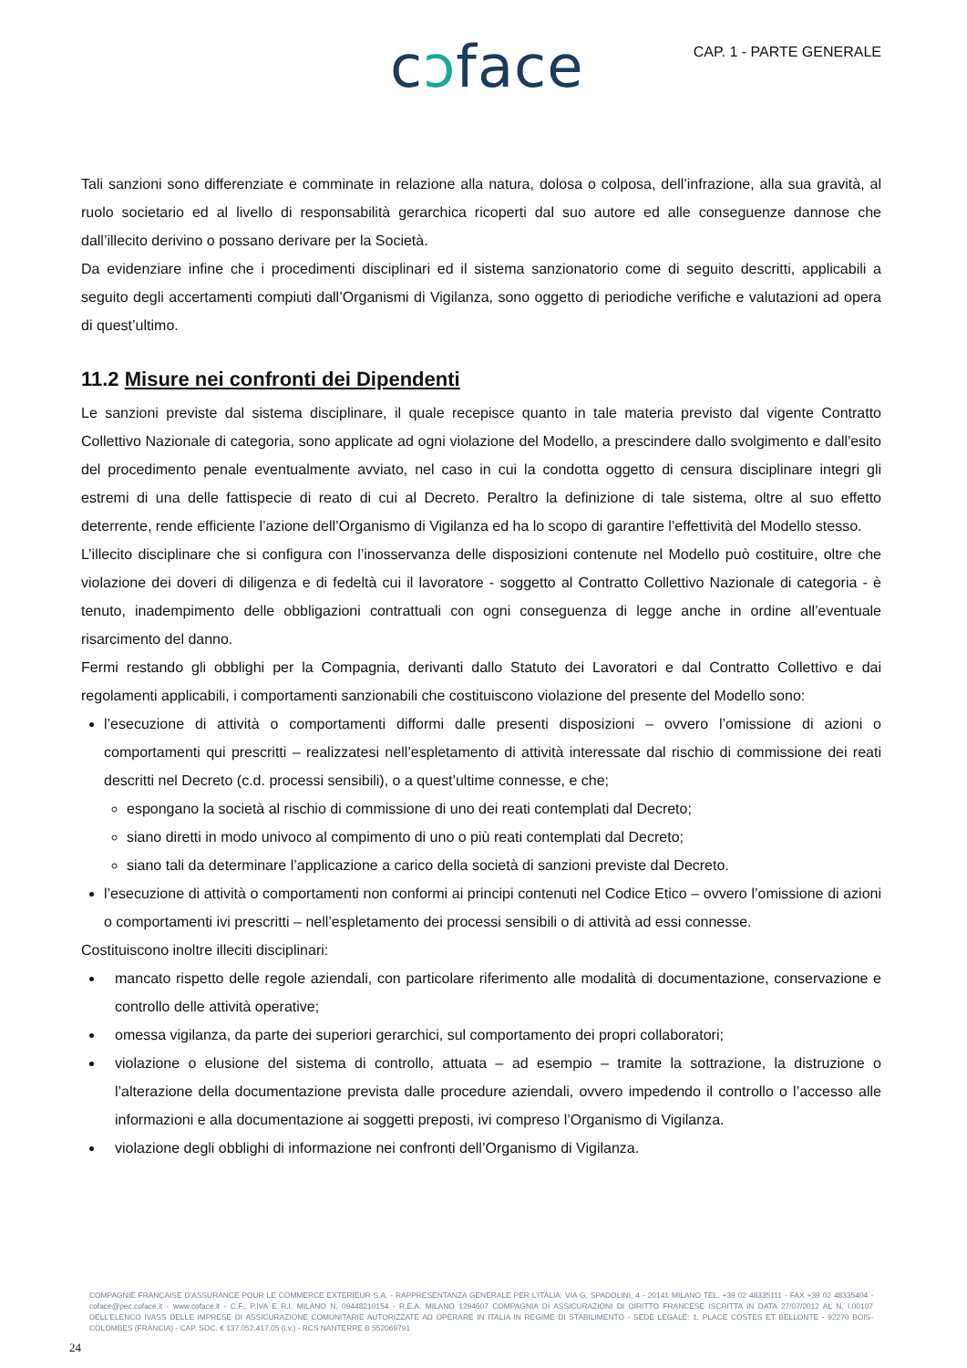cↄface
CAP. 1 - PARTE GENERALE
Tali sanzioni sono differenziate e comminate in relazione alla natura, dolosa o colposa, dell’infrazione, alla sua gravità, al ruolo societario ed al livello di responsabilità gerarchica ricoperti dal suo autore ed alle conseguenze dannose che dall’illecito derivino o possano derivare per la Società.
Da evidenziare infine che i procedimenti disciplinari ed il sistema sanzionatorio come di seguito descritti, applicabili a seguito degli accertamenti compiuti dall’Organismi di Vigilanza, sono oggetto di periodiche verifiche e valutazioni ad opera di quest’ultimo.
11.2 Misure nei confronti dei Dipendenti
Le sanzioni previste dal sistema disciplinare, il quale recepisce quanto in tale materia previsto dal vigente Contratto Collettivo Nazionale di categoria, sono applicate ad ogni violazione del Modello, a prescindere dallo svolgimento e dall'esito del procedimento penale eventualmente avviato, nel caso in cui la condotta oggetto di censura disciplinare integri gli estremi di una delle fattispecie di reato di cui al Decreto. Peraltro la definizione di tale sistema, oltre al suo effetto deterrente, rende efficiente l’azione dell’Organismo di Vigilanza ed ha lo scopo di garantire l’effettività del Modello stesso.
L’illecito disciplinare che si configura con l’inosservanza delle disposizioni contenute nel Modello può costituire, oltre che violazione dei doveri di diligenza e di fedeltà cui il lavoratore - soggetto al Contratto Collettivo Nazionale di categoria - è tenuto, inadempimento delle obbligazioni contrattuali con ogni conseguenza di legge anche in ordine all’eventuale risarcimento del danno.
Fermi restando gli obblighi per la Compagnia, derivanti dallo Statuto dei Lavoratori e dal Contratto Collettivo e dai regolamenti applicabili, i comportamenti sanzionabili che costituiscono violazione del presente del Modello sono:
l’esecuzione di attività o comportamenti difformi dalle presenti disposizioni – ovvero l’omissione di azioni o comportamenti qui prescritti – realizzatesi nell’espletamento di attività interessate dal rischio di commissione dei reati descritti nel Decreto (c.d. processi sensibili), o a quest’ultime connesse, e che;
espongano la società al rischio di commissione di uno dei reati contemplati dal Decreto;
siano diretti in modo univoco al compimento di uno o più reati contemplati dal Decreto;
siano tali da determinare l’applicazione a carico della società di sanzioni previste dal Decreto.
l’esecuzione di attività o comportamenti non conformi ai principi contenuti nel Codice Etico – ovvero l’omissione di azioni o comportamenti ivi prescritti – nell’espletamento dei processi sensibili o di attività ad essi connesse.
Costituiscono inoltre illeciti disciplinari:
mancato rispetto delle regole aziendali, con particolare riferimento alle modalità di documentazione, conservazione e controllo delle attività operative;
omessa vigilanza, da parte dei superiori gerarchici, sul comportamento dei propri collaboratori;
violazione o elusione del sistema di controllo, attuata – ad esempio – tramite la sottrazione, la distruzione o l’alterazione della documentazione prevista dalle procedure aziendali, ovvero impedendo il controllo o l’accesso alle informazioni e alla documentazione ai soggetti preposti, ivi compreso l’Organismo di Vigilanza.
violazione degli obblighi di informazione nei confronti dell’Organismo di Vigilanza.
COMPAGNIE FRANÇAISE D’ASSURANCE POUR LE COMMERCE EXTERIEUR S.A. - RAPPRESENTANZA GENERALE PER L’ITALIA: VIA G. SPADOLINI, 4 - 20141 MILANO TEL. +39 02 48335111 - FAX +39 02 48335404 - coface@pec.coface.it - www.coface.it - C.F., P.IVA E R.I. MILANO N. 09448210154 - R.E.A. MILANO 1294607 COMPAGNIA DI ASSICURAZIONI DI DIRITTO FRANCESE ISCRITTA IN DATA 27/07/2012 AL N. I.00107 DELL’ELENCO IVASS DELLE IMPRESE DI ASSICURAZIONE COMUNITARIE AUTORIZZATE AD OPERARE IN ITALIA IN REGIME DI STABILIMENTO - SEDE LEGALE: 1, PLACE COSTES ET BELLONTE - 92270 BOIS-COLOMBES (FRANCIA) - CAP. SOC. € 137.052.417,05 (i.v.) - RCS NANTERRE B 552069791
24